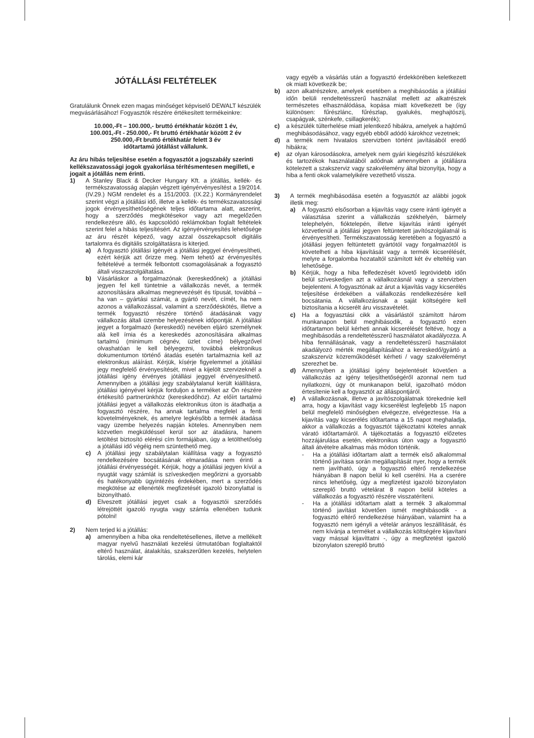JÓTÁLLÁSI FELTÉTELEK
Gratulálunk Önnek ezen magas minőséget képviselő DEWALT készülék megvásárlásához! Fogyasztók részére értékesített termékeinkre:
10.000,-Ft – 100.000,- bruttó értékhatár között 1 év,
100.001,-Ft - 250.000,- Ft bruttó értékhatár között 2 év
250.000,-Ft bruttó értékhatár felett 3 év
időtartamú jótállást vállalunk.
Az áru hibás teljesítése esetén a fogyasztót a jogszabály szerinti kellékszavatossági jogok gyakorlása térítésmentesen megilleti, e jogait a jótállás nem érinti.
1) A Stanley Black & Decker Hungary Kft. a jótállás, kellék- és termékszavatosság alapján végzett igényérvényesítést a 19/2014. (IV.29.) NGM rendelet és a 151/2003. (IX.22.) Kormányrendelet szerint végzi a jótállási idő, illetve a kellék- és termékszavatossági jogok érvényesíthetőségének teljes időtartama alatt, aszerint, hogy a szerződés megkötésekor vagy azt megelőzően rendelkezésre álló, és kapcsolódó reklámokban foglalt feltételek szerint felel a hibás teljesítésért. Az igényérvényesítés lehetősége az áru részét képező, vagy azzal összekapcsolt digitális tartalomra és digitális szolgáltatásra is kiterjed.
a) A fogyasztó jótállási igényét a jótállási jeggyel érvényesítheti, ezért kérjük azt őrizze meg. Nem tehető az érvényesítés feltételévé a termék felbontott csomagolásának a fogyasztó általi visszaszolgáltatása.
b) Vásárláskor a forgalmazónak (kereskedőnek) a jótállási jegyen fel kell tüntetnie a vállalkozás nevét, a termék azonosítására alkalmas megnevezését és típusát, továbbá – ha van – gyártási számát, a gyártó nevét, címét, ha nem azonos a vállalkozással, valamint a szerződéskötés, illetve a termék fogyasztó részére történő átadásának vagy vállalkozás általi üzembe helyezésének időpontját. A jótállási jegyet a forgalmazó (kereskedő) nevében eljáró személynek alá kell írnia és a kereskedés azonosítására alkalmas tartalmú (minimum cégnév, üzlet címe) bélyegzővel olvashatóan le kell bélyegezni, továbbá elektronikus dokumentumon történő átadás esetén tartalmaznia kell az elektronikus aláírást. Kérjük, kísérje figyelemmel a jótállási jegy megfelelő érvényesítését, mivel a kijelölt szervizeknél a jótállási igény érvényes jótállási jeggyel érvényesíthető. Amennyiben a jótállási jegy szabálytalanul került kiállításra, jótállási igényével kérjük forduljon a terméket az Ön részére értékesítő partnerünkhöz (kereskedőhöz). Az előírt tartalmú jótállási jegyet a vállalkozás elektronikus úton is átadhatja a fogyasztó részére, ha annak tartalma megfelel a fenti követelményeknek, és amelyre legkésőbb a termék átadása vagy üzembe helyezés napján köteles. Amennyiben nem közvetlen megküldéssel kerül sor az átadásra, hanem letöltést biztosító elérési cím formájában, úgy a letölthetőség a jótállási idő végéig nem szüntethető meg.
c) A jótállási jegy szabálytalan kiállítása vagy a fogyasztó rendelkezésére bocsátásának elmaradása nem érinti a jótállási érvényességét. Kérjük, hogy a jótállási jegyen kívül a nyugtát vagy számlát is szíveskedjen megőrizni a gyorsabb és hatékonyabb ügyintézés érdekében, mert a szerződés megkötése az ellenérték megfizetését igazoló bizonylattal is bizonyítható.
d) Elveszett jótállási jegyet csak a fogyasztói szerződés létrejöttét igazoló nyugta vagy számla ellenében tudunk pótolni!
2) Nem terjed ki a jótállás:
a) amennyiben a hiba oka rendeltetésellenes, illetve a mellékelt magyar nyelvű használati kezelési útmutatóban foglaltaktól eltérő használat, átalakítás, szakszerűtlen kezelés, helytelen tárolás, elemi kár
vagy egyéb a vásárlás után a fogyasztó érdekkörében keletkezett ok miatt következik be;
b) azon alkatrészekre, amelyek esetében a meghibásodás a jótállási időn belüli rendeltetésszerű használat mellett az alkatrészek természetes elhasználódása, kopása miatt következett be (így különösen: fűrészlánc, fűrészlap, gyalukés, meghajtószíj, csapágyak, szénkefe, csillagkerék);
c) a készülék túlterhelése miatt jelentkező hibákra, amelyek a hajtómű meghibásodásához, vagy egyéb ebből adódó károkhoz vezetnek;
d) a termék nem hivatalos szervizben történt javításából eredő hibákra;
e) az olyan károsodásokra, amelyek nem gyári kiegészítő készülékek és tartozékok használatából adódnak amennyiben a jótállásra kötelezett a szakszerviz vagy szakvélemény által bizonyítja, hogy a hiba a fenti okok valamelyikére vezethető vissza.
3) A termék meghibásodása esetén a fogyasztót az alábbi jogok illetik meg:
a) A fogyasztó elsősorban a kijavítás vagy csere iránti igényét a választása szerint a vállalkozás székhelyén, bármely telephelyén, fióktelepén, illetve kijavítás iránti igényét közvetlenül a jótállási jegyen feltüntetett javítószolgálatnál is érvényesítheti. Termékszavatosság keretében a fogyasztó a jótállási jegyen feltüntetett gyártótól vagy forgalmazótól is követelheti a hiba kijavítását vagy a termék kicserélését, melyre a forgalomba hozataltól számított két év elteltéig van lehetősége.
b) Kérjük, hogy a hiba felfedezését követő legrövidebb időn belül szíveskedjen azt a vállalkozásnál vagy a szervizben bejelenteni. A fogyasztónak az árut a kijavítás vagy kicserélés teljesítése érdekében a vállalkozás rendelkezésére kell bocsátania. A vállalkozásnak a saját költségére kell biztosítania a kicserélt áru visszavételét.
c) Ha a fogyasztási cikk a vásárlástól számított három munkanapon belül meghibásodik, a fogyasztó ezen időtartamon belül kérheti annak kicserélését feltéve, hogy a meghibásodás a rendeltetésszerű használatot akadályozza. A hiba fennállásának, vagy a rendeltetésszerű használatot akadályozó mérték megállapításához a kereskedő/gyártó a szakszerviz közreműködését kérheti / vagy szakvéleményt szerezhet be.
d) Amennyiben a jótállási igény bejelentését követően a vállalkozás az igény teljesíthetőségéről azonnal nem tud nyilatkozni, úgy öt munkanapon belül, igazolható módon értesítenie kell a fogyasztót az álláspontjáról.
e) A vállalkozásnak, illetve a javítószolgálatnak törekednie kell arra, hogy a kijavítást vagy kicserélést legfeljebb 15 napon belül megfelelő minőségben elvégezze, elvégeztesse. Ha a kijavítás vagy kicserélés időtartama a 15 napot meghaladja, akkor a vállalkozás a fogyasztót tájékoztatni köteles annak várató időtartamáról. A tájékoztatás a fogyasztó előzetes hozzájárulása esetén, elektronikus úton vagy a fogyasztó általi átvételre alkalmas más módon történik.
- Ha a jótállási időtartam alatt a termék első alkalommal történő javítása során megállapítását nyer, hogy a termék nem javítható, úgy a fogyasztó eltérő rendelkezése hiányában 8 napon belül ki kell cserélni. Ha a cserére nincs lehetőség, úgy a megfizetést igazoló bizonylaton szereplő bruttó vételárat 8 napon belül köteles a vállalkozás a fogyasztó részére visszatéríteni.
- Ha a jótállási időtartam alatt a termék 3 alkalommal történő javítást követően ismét meghibásodik - a fogyasztó eltérő rendelkezése hiányában, valamint ha a fogyasztó nem igényli a vételár arányos leszállítását, és nem kívánja a terméket a vállalkozás költségére kijavítani vagy mással kijavíttatni -, úgy a megfizetést igazoló bizonylaton szereplő bruttó